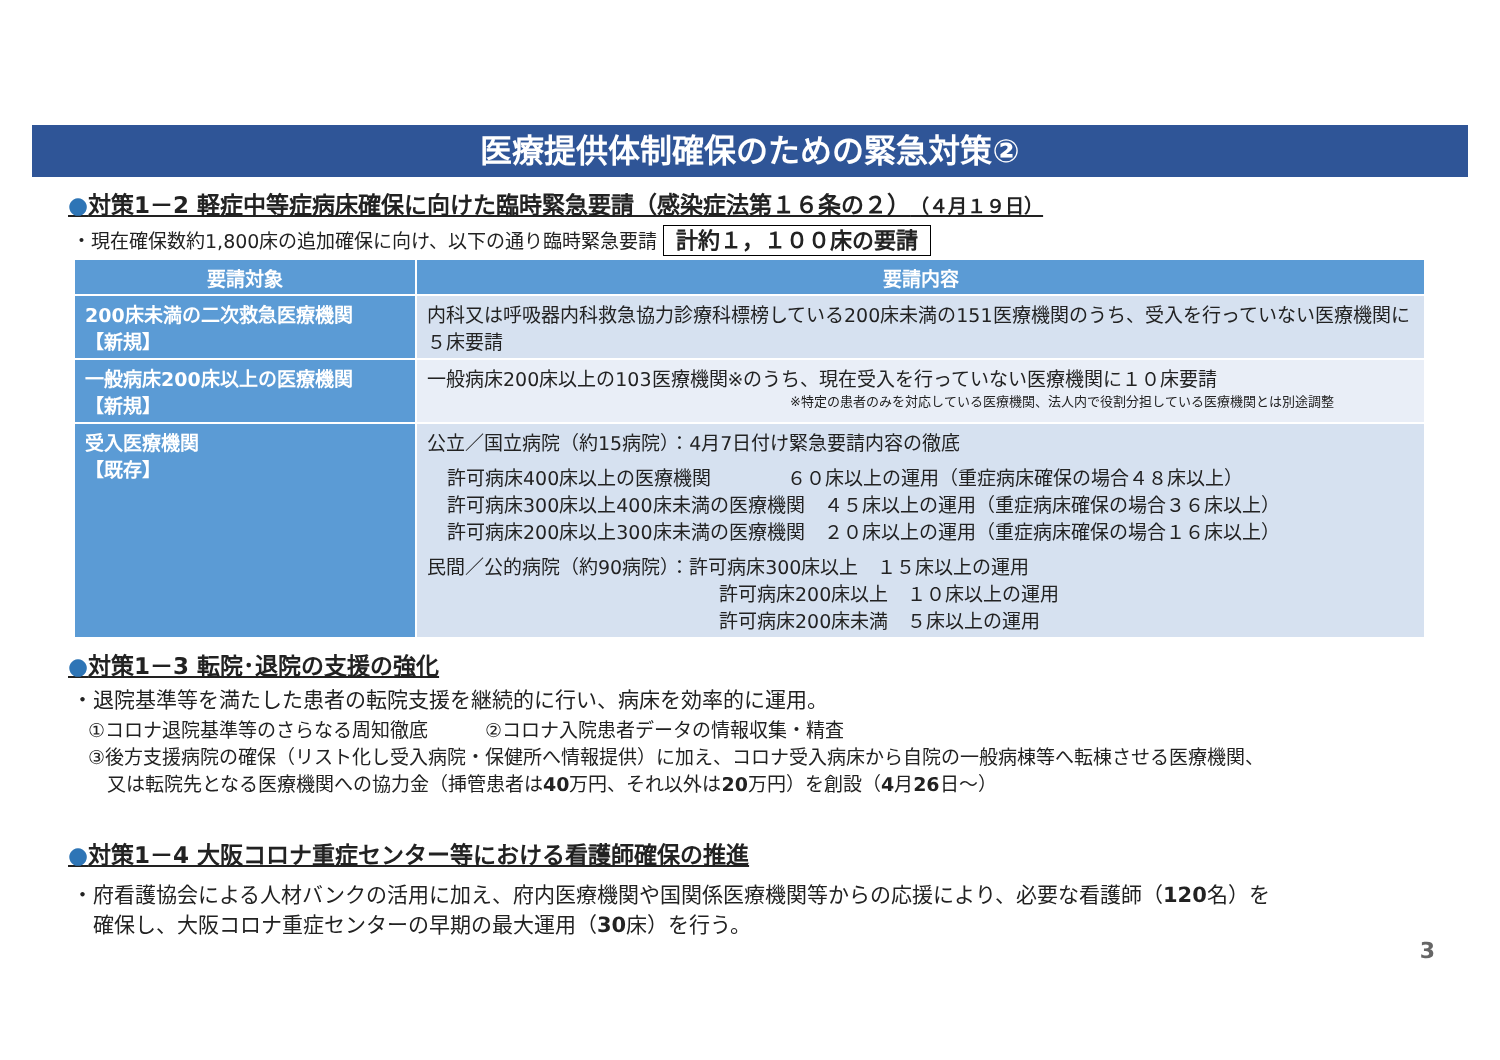医療提供体制確保のための緊急対策②
●対策1－2 軽症中等症病床確保に向けた臨時緊急要請（感染症法第１６条の２）（４月１９日）
・現在確保数約1,800床の追加確保に向け、以下の通り臨時緊急要請 計約１，１００床の要請
| 要請対象 | 要請内容 |
| --- | --- |
| 200床未満の二次救急医療機関 【新規】 | 内科又は呼吸器内科救急協力診療科標榜している200床未満の151医療機関のうち、受入を行っていない医療機関に５床要請 |
| 一般病床200床以上の医療機関 【新規】 | 一般病床200床以上の103医療機関※のうち、現在受入を行っていない医療機関に１０床要請 ※特定の患者のみを対応している医療機関、法人内で役割分担している医療機関とは別途調整 |
| 受入医療機関 【既存】 | 公立／国立病院（約15病院）：4月7日付け緊急要請内容の徹底 許可病床400床以上の医療機関 ６０床以上の運用（重症病床確保の場合４８床以上） 許可病床300床以上400床未満の医療機関 ４５床以上の運用（重症病床確保の場合３６床以上） 許可病床200床以上300床未満の医療機関 ２０床以上の運用（重症病床確保の場合１６床以上） 民間／公的病院（約90病院）：許可病床300床以上 １５床以上の運用 許可病床200床以上 １０床以上の運用 許可病床200床未満 ５床以上の運用 |
●対策1－3 転院･退院の支援の強化
・退院基準等を満たした患者の転院支援を継続的に行い、病床を効率的に運用。
①コロナ退院基準等のさらなる周知徹底　　　②コロナ入院患者データの情報収集・精査
③後方支援病院の確保（リスト化し受入病院・保健所へ情報提供）に加え、コロナ受入病床から自院の一般病棟等へ転棟させる医療機関、
　又は転院先となる医療機関への協力金（挿管患者は40万円、それ以外は20万円）を創設（4月26日～）
●対策1－4 大阪コロナ重症センター等における看護師確保の推進
・府看護協会による人材バンクの活用に加え、府内医療機関や国関係医療機関等からの応援により、必要な看護師（120名）を
　確保し、大阪コロナ重症センターの早期の最大運用（30床）を行う。
3